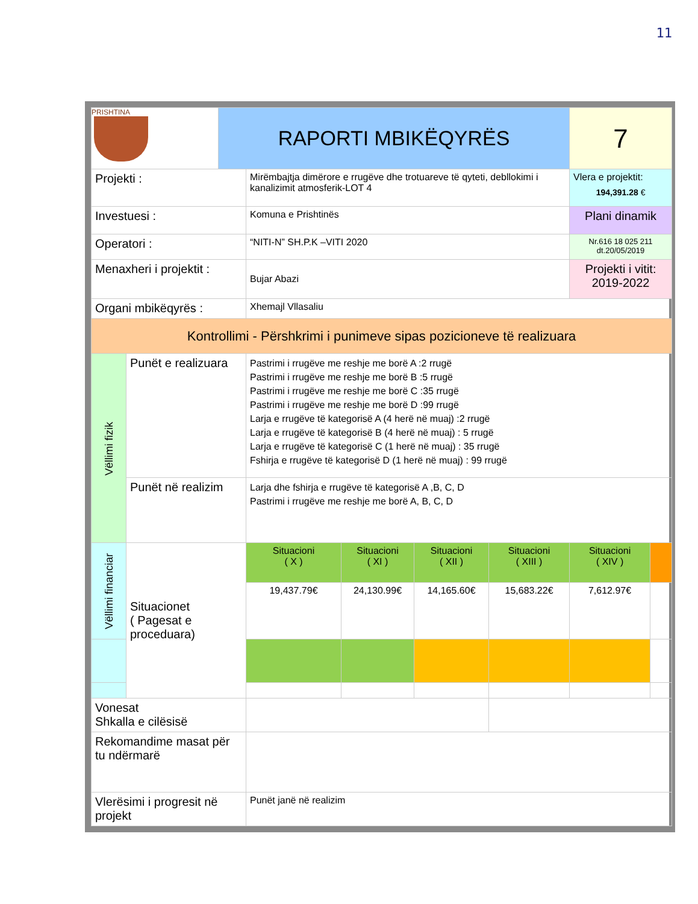11
| PRISHTINA | | RAPORTI MBIKËQYRËS | | | | | 7 | |
| Projekti : | | | Mirëmbajtja dimërore e rrugëve dhe trotuareve të qyteti, debllokimi i kanalizimit atmosferik-LOT 4 | | | | Vlera e projektit: 194,391.28 € | |
| Investuesi : | | | Komuna e Prishtinës | | | | Plani dinamik | |
| Operatori : | | | “NITI-N” SH.P.K –VITI 2020 | | | | Nr.616 18 025 211 dt.20/05/2019 | |
| Menaxheri i projektit : | | | Bujar Abazi | | | | Projekti i vitit: 2019-2022 | |
| Organi mbikëqyrës : | | | Xhemajl Vllasaliu | | | | | |
| Kontrollimi - Përshkrimi i punimeve sipas pozicioneve të realizuara | | | | | | | | |
| Vëllimi fizik | Punët e realizuara | | Pastrimi i rrugëve me reshje me borë A :2 rrugë Pastrimi i rrugëve me reshje me borë B :5 rrugë Pastrimi i rrugëve me reshje me borë C :35 rrugë Pastrimi i rrugëve me reshje me borë D :99 rrugë Larja e rrugëve të kategorisë A (4 herë në muaj) :2 rrugë Larja e rrugëve të kategorisë B (4 herë në muaj) : 5 rrugë Larja e rrugëve të kategorisë C (1 herë në muaj) : 35 rrugë Fshirja e rrugëve të kategorisë D (1 herë në muaj) : 99 rrugë | | | | | |
| | Punët në realizim | | Larja dhe fshirja e rrugëve të kategorisë A ,B, C, D Pastrimi i rrugëve me reshje me borë A, B, C, D | | | | | |
| Vëllimi financiar | Situacionet ( Pagesat e proceduara) | | Situacioni ( X ) | Situacioni ( XI ) | Situacioni ( XII ) | Situacioni ( XIII ) | Situacioni ( XIV ) | |
| | | | 19,437.79€ | 24,130.99€ | 14,165.60€ | 15,683.22€ | 7,612.97€ | |
| Vonesat Shkalla e cilësisë | | | | | | | | |
| Rekomandime masat për tu ndërmarë | | | | | | | | |
| Vlerësimi i progresit në projekt | | | Punët janë në realizim | | | | | |